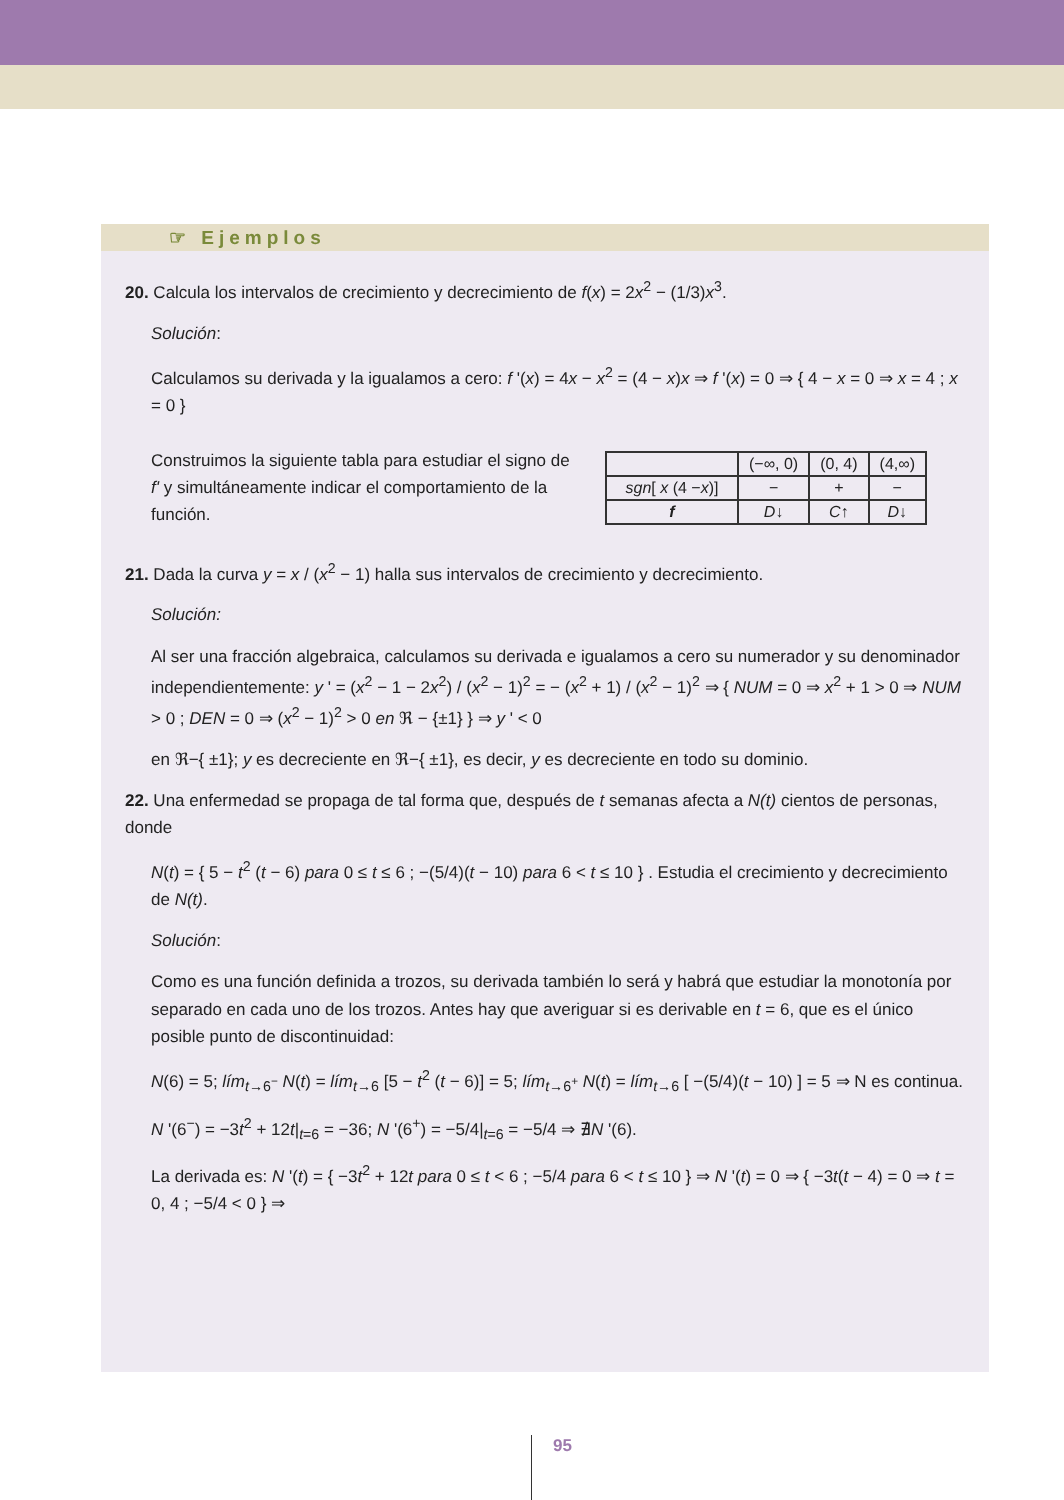☞ Ejemplos
20. Calcula los intervalos de crecimiento y decrecimiento de f(x) = 2x<sup>2</sup> − (1/3)x<sup>3</sup>.
Solución:
Calculamos su derivada y la igualamos a cero: f '(x) = 4x − x<sup>2</sup> = (4 − x)x ⇒ f '(x) = 0 ⇒ { 4 − x = 0 ⇒ x = 4 ; x = 0 }
Construimos la siguiente tabla para estudiar el signo de f' y simultáneamente indicar el comportamiento de la función.
| | (−∞, 0) | (0, 4) | (4,∞) |
| sgn [ x (4 − x )] | − | + | − |
| f | D ↓ | C ↑ | D ↓ |
21. Dada la curva y = x / (x<sup>2</sup> − 1) halla sus intervalos de crecimiento y decrecimiento.
Solución:
Al ser una fracción algebraica, calculamos su derivada e igualamos a cero su numerador y su denominador independientemente: y ' = (x<sup>2</sup> − 1 − 2x<sup>2</sup>) / (x<sup>2</sup> − 1)<sup>2</sup> = − (x<sup>2</sup> + 1) / (x<sup>2</sup> − 1)<sup>2</sup> ⇒ { NUM = 0 ⇒ x<sup>2</sup> + 1 > 0 ⇒ NUM > 0 ; DEN = 0 ⇒ (x<sup>2</sup> − 1)<sup>2</sup> > 0 en ℜ − {±1} } ⇒ y ' < 0
en ℜ−{ ±1}; y es decreciente en ℜ−{ ±1}, es decir, y es decreciente en todo su dominio.
22. Una enfermedad se propaga de tal forma que, después de t semanas afecta a N(t) cientos de personas, donde
N(t) = { 5 − t<sup>2</sup> (t − 6) para 0 ≤ t ≤ 6 ; −(5/4)(t − 10) para 6 < t ≤ 10 } . Estudia el crecimiento y decrecimiento de N(t).
Solución:
Como es una función definida a trozos, su derivada también lo será y habrá que estudiar la monotonía por separado en cada uno de los trozos. Antes hay que averiguar si es derivable en t = 6, que es el único posible punto de discontinuidad:
N(6) = 5; lím<sub>t→6<sup>−</sup></sub> N(t) = lím<sub>t→6</sub> [5 − t<sup>2</sup> (t − 6)] = 5; lím<sub>t→6<sup>+</sup></sub> N(t) = lím<sub>t→6</sub> [ −(5/4)(t − 10) ] = 5 ⇒ N es continua.
N '(6<sup>−</sup>) = −3t<sup>2</sup> + 12t|<sub>t=6</sub> = −36; N '(6<sup>+</sup>) = −5/4|<sub>t=6</sub> = −5/4 ⇒ ∄N '(6).
La derivada es: N '(t) = { −3t<sup>2</sup> + 12t para 0 ≤ t < 6 ; −5/4 para 6 < t ≤ 10 } ⇒ N '(t) = 0 ⇒ { −3t(t − 4) = 0 ⇒ t = 0, 4 ; −5/4 < 0 } ⇒
95